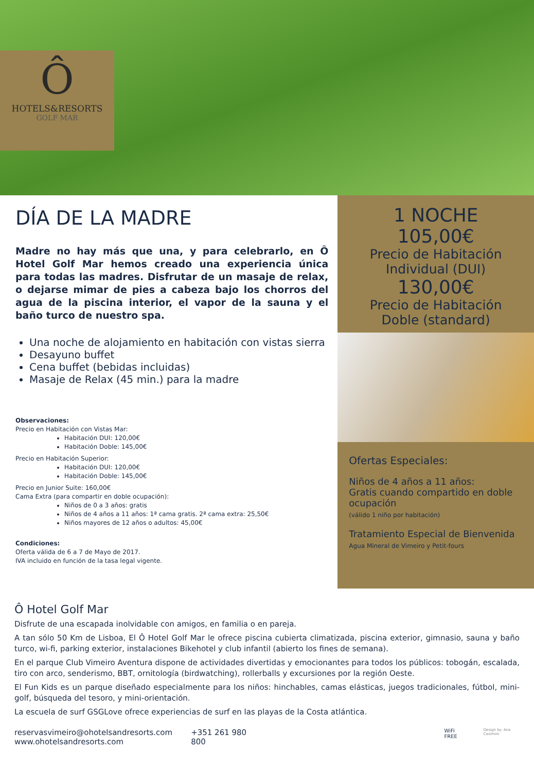Ô
HOTELS&RESORTS
GOLF MAR
DÍA DE LA MADRE
Madre no hay más que una, y para celebrarlo, en Ô Hotel Golf Mar hemos creado una experiencia única para todas las madres. Disfrutar de un masaje de relax, o dejarse mimar de pies a cabeza bajo los chorros del agua de la piscina interior, el vapor de la sauna y el baño turco de nuestro spa.
Una noche de alojamiento en habitación con vistas sierra
Desayuno buffet
Cena buffet (bebidas incluidas)
Masaje de Relax (45 min.) para la madre
Observaciones:
Precio en Habitación con Vistas Mar:
Habitación DUI: 120,00€
Habitación Doble: 145,00€
Precio en Habitación Superior:
Habitación DUI: 120,00€
Habitación Doble: 145,00€
Precio en Junior Suite: 160,00€
Cama Extra (para compartir en doble ocupación):
Niños de 0 a 3 años: gratis
Niños de 4 años a 11 años: 1ª cama gratis. 2ª cama extra: 25,50€
Niños mayores de 12 años o adultos: 45,00€
Condiciones:
Oferta válida de 6 a 7 de Mayo de 2017.
IVA incluido en función de la tasa legal vigente.
1 NOCHE
105,00€
Precio de Habitación
Individual (DUI)
130,00€
Precio de Habitación
Doble (standard)
Ofertas Especiales:
Niños de 4 años a 11 años:
Gratis cuando compartido en doble ocupación
(válido 1 niño por habitación)
Tratamiento Especial de Bienvenida
Agua Mineral de Vimeiro y Petit-fours
Ô Hotel Golf Mar
Disfrute de una escapada inolvidable con amigos, en familia o en pareja.
A tan sólo 50 Km de Lisboa, El Ô Hotel Golf Mar le ofrece piscina cubierta climatizada, piscina exterior, gimnasio, sauna y baño turco, wi-fi, parking exterior, instalaciones Bikehotel y club infantil (abierto los fines de semana).
En el parque Club Vimeiro Aventura dispone de actividades divertidas y emocionantes para todos los públicos: tobogán, escalada, tiro con arco, senderismo, BBT, ornitología (birdwatching), rollerballs y excursiones por la región Oeste.
El Fun Kids es un parque diseñado especialmente para los niños: hinchables, camas elásticas, juegos tradicionales, fútbol, mini-golf, búsqueda del tesoro, y mini-orientación.
La escuela de surf GSGLove ofrece experiencias de surf en las playas de la Costa atlántica.
reservasvimeiro@ohotelsandresorts.com
www.ohotelsandresorts.com
+351 261 980 800
WiFi FREE
Design by: Ana Casimiro